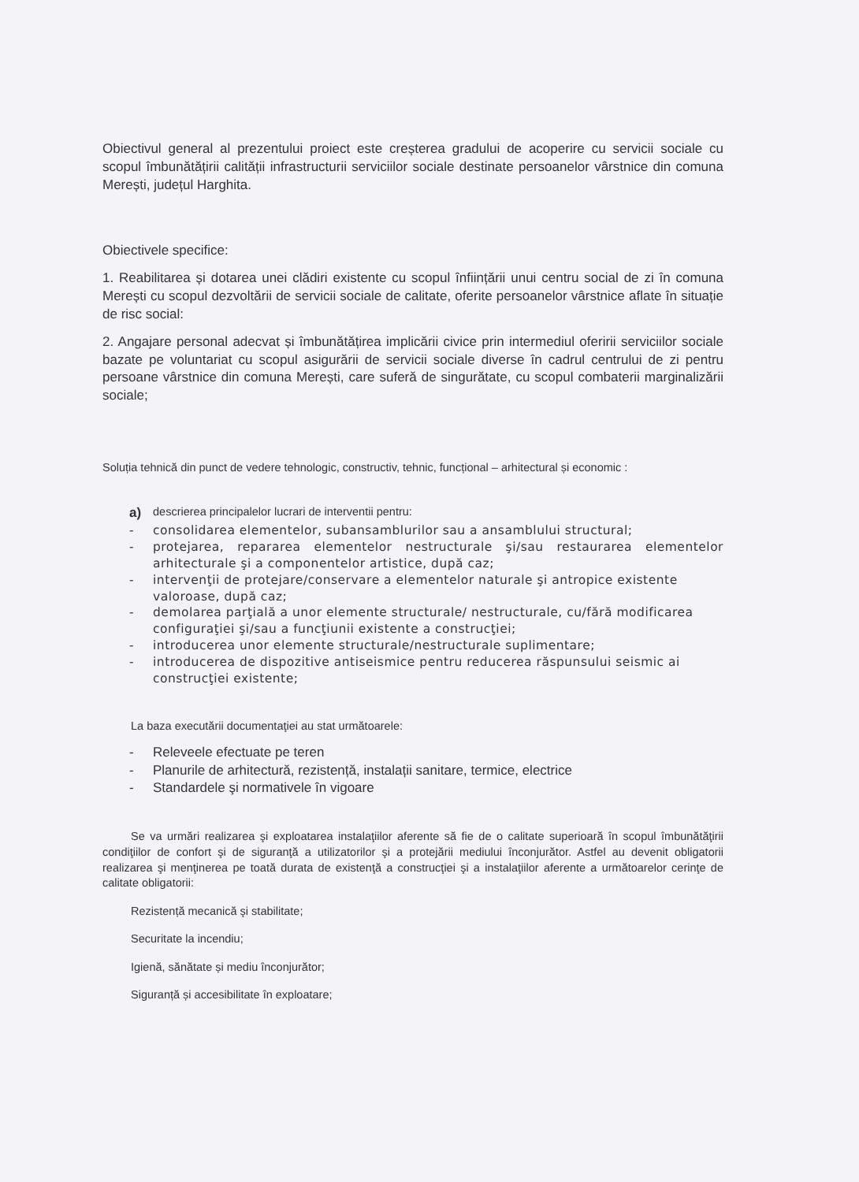Obiectivul general al prezentului proiect este creșterea gradului de acoperire cu servicii sociale cu scopul îmbunătățirii calității infrastructurii serviciilor sociale destinate persoanelor vârstnice din comuna Merești, județul Harghita.
Obiectivele specifice:
1. Reabilitarea și dotarea unei clădiri existente cu scopul înființării unui centru social de zi în comuna Merești cu scopul dezvoltării de servicii sociale de calitate, oferite persoanelor vârstnice aflate în situație de risc social:
2. Angajare personal adecvat și îmbunătățirea implicării civice prin intermediul oferirii serviciilor sociale bazate pe voluntariat cu scopul asigurării de servicii sociale diverse în cadrul centrului de zi pentru persoane vârstnice din comuna Merești, care suferă de singurătate, cu scopul combaterii marginalizării sociale;
Soluția tehnică din punct de vedere tehnologic, constructiv, tehnic, funcțional – arhitectural și economic :
a) descrierea principalelor lucrari de interventii pentru:
- consolidarea elementelor, subansamblurilor sau a ansamblului structural;
- protejarea, repararea elementelor nestructurale şi/sau restaurarea elementelor arhitecturale şi a componentelor artistice, după caz;
- intervenţii de protejare/conservare a elementelor naturale şi antropice existente valoroase, după caz;
- demolarea parţială a unor elemente structurale/ nestructurale, cu/fără modificarea configuraţiei şi/sau a funcţiunii existente a construcţiei;
- introducerea unor elemente structurale/nestructurale suplimentare;
- introducerea de dispozitive antiseismice pentru reducerea răspunsului seismic ai construcţiei existente;
La baza executării documentaţiei au stat următoarele:
- Releveele efectuate pe teren
- Planurile de arhitectură, rezistență, instalații sanitare, termice, electrice
- Standardele şi normativele în vigoare
Se va urmări realizarea şi exploatarea instalaţiilor aferente să fie de o calitate superioară în scopul îmbunătăţirii condiţiilor de confort şi de siguranţă a utilizatorilor şi a protejării mediului înconjurător. Astfel au devenit obligatorii realizarea şi menţinerea pe toată durata de existenţă a construcţiei şi a instalaţiilor aferente a următoarelor cerinţe de calitate obligatorii:
Rezistență mecanică şi stabilitate;
Securitate la incendiu;
Igienă, sănătate și mediu înconjurător;
Siguranță și accesibilitate în exploatare;